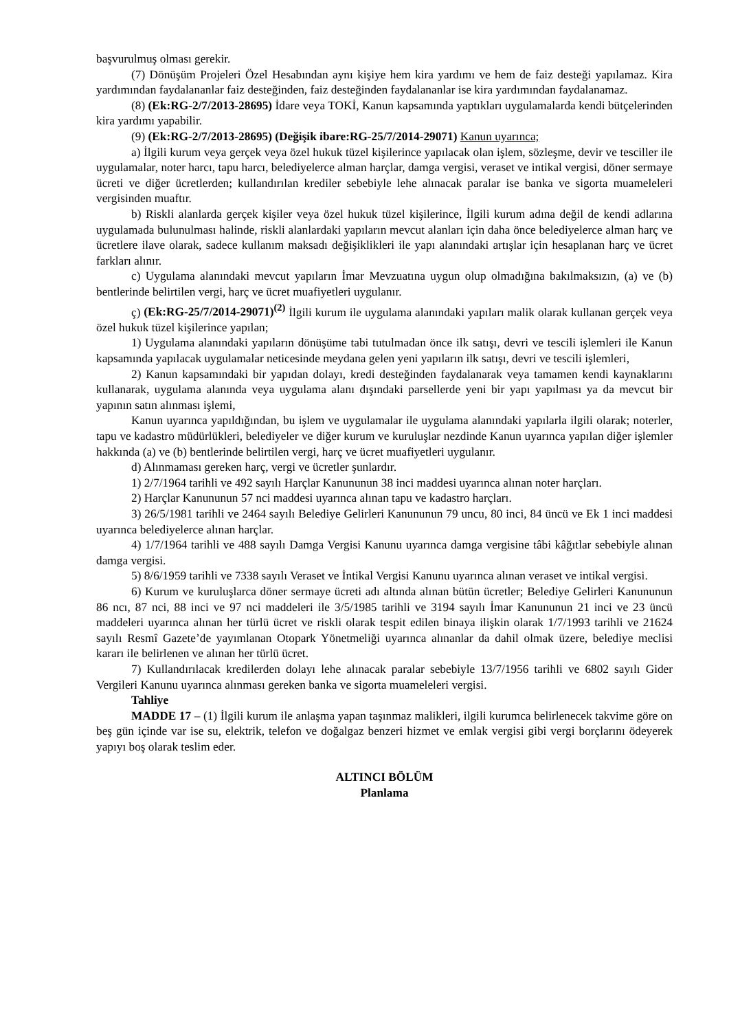başvurulmuş olması gerekir.
(7) Dönüşüm Projeleri Özel Hesabından aynı kişiye hem kira yardımı ve hem de faiz desteği yapılamaz. Kira yardımından faydalananlar faiz desteğinden, faiz desteğinden faydalananlar ise kira yardımından faydalanamaz.
(8) (Ek:RG-2/7/2013-28695) İdare veya TOKİ, Kanun kapsamında yaptıkları uygulamalarda kendi bütçelerinden kira yardımı yapabilir.
(9) (Ek:RG-2/7/2013-28695) (Değişik ibare:RG-25/7/2014-29071) Kanun uyarınca;
a) İlgili kurum veya gerçek veya özel hukuk tüzel kişilerince yapılacak olan işlem, sözleşme, devir ve tesciller ile uygulamalar, noter harcı, tapu harcı, belediyelerce alman harçlar, damga vergisi, veraset ve intikal vergisi, döner sermaye ücreti ve diğer ücretlerden; kullandırılan krediler sebebiyle lehe alınacak paralar ise banka ve sigorta muameleleri vergisinden muaftır.
b) Riskli alanlarda gerçek kişiler veya özel hukuk tüzel kişilerince, İlgili kurum adına değil de kendi adlarına uygulamada bulunulması halinde, riskli alanlardaki yapıların mevcut alanları için daha önce belediyelerce alman harç ve ücretlere ilave olarak, sadece kullanım maksadı değişiklikleri ile yapı alanındaki artışlar için hesaplanan harç ve ücret farkları alınır.
c) Uygulama alanındaki mevcut yapıların İmar Mevzuatına uygun olup olmadığına bakılmaksızın, (a) ve (b) bentlerinde belirtilen vergi, harç ve ücret muafiyetleri uygulanır.
ç) (Ek:RG-25/7/2014-29071)<sup>(2)</sup> İlgili kurum ile uygulama alanındaki yapıları malik olarak kullanan gerçek veya özel hukuk tüzel kişilerince yapılan;
1) Uygulama alanındaki yapıların dönüşüme tabi tutulmadan önce ilk satışı, devri ve tescili işlemleri ile Kanun kapsamında yapılacak uygulamalar neticesinde meydana gelen yeni yapıların ilk satışı, devri ve tescili işlemleri,
2) Kanun kapsamındaki bir yapıdan dolayı, kredi desteğinden faydalanarak veya tamamen kendi kaynaklarını kullanarak, uygulama alanında veya uygulama alanı dışındaki parsellerde yeni bir yapı yapılması ya da mevcut bir yapının satın alınması işlemi,
Kanun uyarınca yapıldığından, bu işlem ve uygulamalar ile uygulama alanındaki yapılarla ilgili olarak; noterler, tapu ve kadastro müdürlükleri, belediyeler ve diğer kurum ve kuruluşlar nezdinde Kanun uyarınca yapılan diğer işlemler hakkında (a) ve (b) bentlerinde belirtilen vergi, harç ve ücret muafiyetleri uygulanır.
d) Alınmaması gereken harç, vergi ve ücretler şunlardır.
1) 2/7/1964 tarihli ve 492 sayılı Harçlar Kanununun 38 inci maddesi uyarınca alınan noter harçları.
2) Harçlar Kanununun 57 nci maddesi uyarınca alınan tapu ve kadastro harçları.
3) 26/5/1981 tarihli ve 2464 sayılı Belediye Gelirleri Kanununun 79 uncu, 80 inci, 84 üncü ve Ek 1 inci maddesi uyarınca belediyelerce alınan harçlar.
4) 1/7/1964 tarihli ve 488 sayılı Damga Vergisi Kanunu uyarınca damga vergisine tâbi kâğıtlar sebebiyle alınan damga vergisi.
5) 8/6/1959 tarihli ve 7338 sayılı Veraset ve İntikal Vergisi Kanunu uyarınca alınan veraset ve intikal vergisi.
6) Kurum ve kuruluşlarca döner sermaye ücreti adı altında alınan bütün ücretler; Belediye Gelirleri Kanununun 86 ncı, 87 nci, 88 inci ve 97 nci maddeleri ile 3/5/1985 tarihli ve 3194 sayılı İmar Kanununun 21 inci ve 23 üncü maddeleri uyarınca alınan her türlü ücret ve riskli olarak tespit edilen binaya ilişkin olarak 1/7/1993 tarihli ve 21624 sayılı Resmî Gazete’de yayımlanan Otopark Yönetmeliği uyarınca alınanlar da dahil olmak üzere, belediye meclisi kararı ile belirlenen ve alınan her türlü ücret.
7) Kullandırılacak kredilerden dolayı lehe alınacak paralar sebebiyle 13/7/1956 tarihli ve 6802 sayılı Gider Vergileri Kanunu uyarınca alınması gereken banka ve sigorta muameleleri vergisi.
Tahliye
MADDE 17 – (1) İlgili kurum ile anlaşma yapan taşınmaz malikleri, ilgili kurumca belirlenecek takvime göre on beş gün içinde var ise su, elektrik, telefon ve doğalgaz benzeri hizmet ve emlak vergisi gibi vergi borçlarını ödeyerek yapıyı boş olarak teslim eder.
ALTINCI BÖLÜM
Planlama